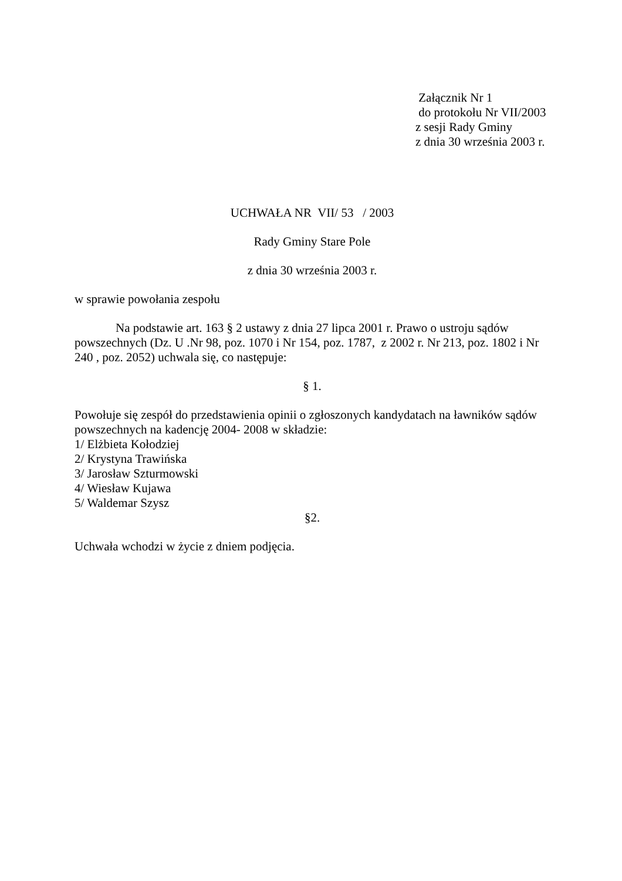Załącznik Nr 1
do protokołu Nr VII/2003
z sesji Rady Gminy
z dnia 30 września 2003 r.
UCHWAŁA NR VII/ 53 / 2003
Rady Gminy Stare Pole
z dnia 30 września 2003 r.
w sprawie powołania zespołu
Na podstawie art. 163 § 2 ustawy z dnia 27 lipca 2001 r. Prawo o ustroju sądów powszechnych (Dz. U .Nr 98, poz. 1070 i Nr 154, poz. 1787, z 2002 r. Nr 213, poz. 1802 i Nr 240 , poz. 2052) uchwala się, co następuje:
§ 1.
Powołuje się zespół do przedstawienia opinii o zgłoszonych kandydatach na ławników sądów powszechnych na kadencję 2004- 2008 w składzie:
1/ Elżbieta Kołodziej
2/ Krystyna Trawińska
3/ Jarosław Szturmowski
4/ Wiesław Kujawa
5/ Waldemar Szysz
§2.
Uchwała wchodzi w życie z dniem podjęcia.